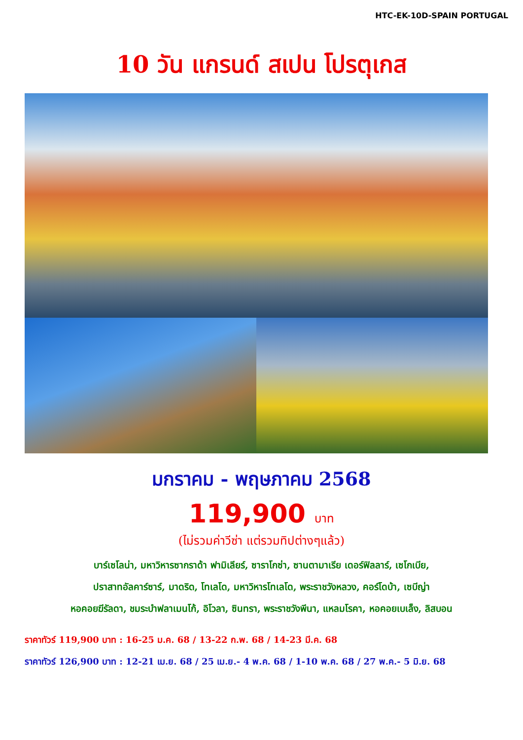HTC-EK-10D-SPAIN PORTUGAL
10 วัน แกรนด์ สเปน โปรตุเกส
มกราคม - พฤษภาคม 2568
119,900 บาท
(ไม่รวมค่าวีซ่า แต่รวมทิปต่างๆแล้ว)
บาร์เซโลน่า, มหาวิหารซากราด้า ฟามิเลียร์, ซาราโกซ่า, ซานตามาเรีย เดอร์ฟิลลาร์, เซโกเบีย,
ปราสาทอัลคาร์ซาร์, มาดริด, โทเลโด, มหาวิหารโทเลโด, พระราชวังหลวง, คอร์โดบ้า, เซบีญ่า
หอคอยฆีรัลดา, ชมระบำฟลาเมนโก้, อิโวลา, ซินทรา, พระราชวังพีนา, แหลมโรคา, หอคอยเบเล็ง, ลิสบอน
ราคาทัวร์ 119,900 บาท : 16-25 ม.ค. 68 / 13-22 ก.พ. 68 / 14-23 มี.ค. 68
ราคาทัวร์ 126,900 บาท : 12-21 เม.ย. 68 / 25 เม.ย.- 4 พ.ค. 68 / 1-10 พ.ค. 68 / 27 พ.ค.- 5 มิ.ย. 68